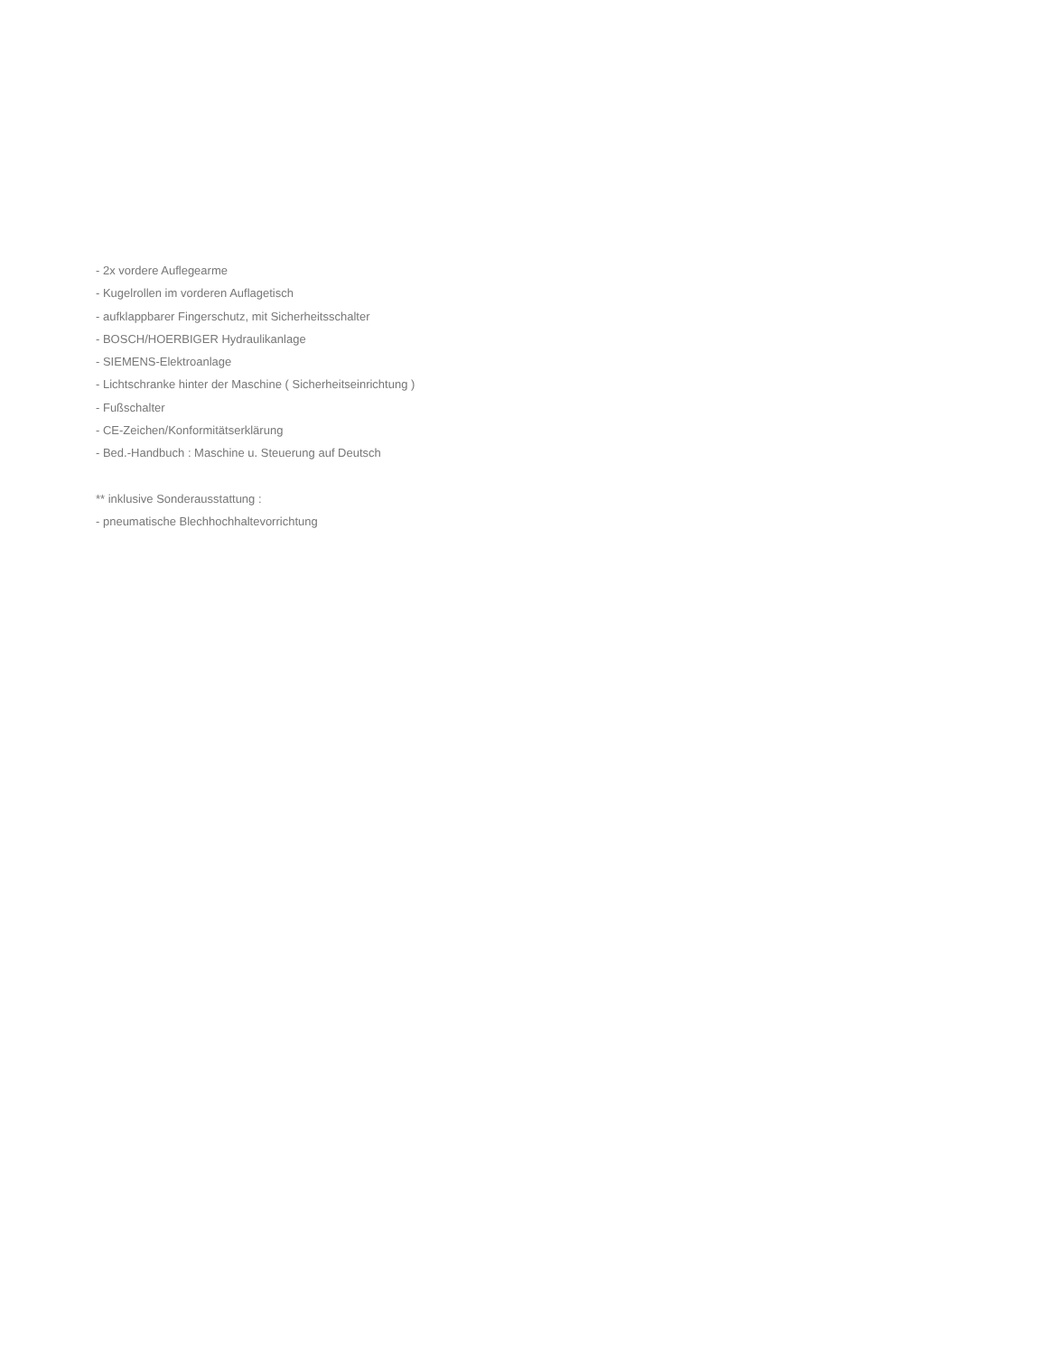- 2x vordere Auflegearme
- Kugelrollen im vorderen Auflagetisch
- aufklappbarer Fingerschutz, mit Sicherheitsschalter
- BOSCH/HOERBIGER Hydraulikanlage
- SIEMENS-Elektroanlage
- Lichtschranke hinter der Maschine ( Sicherheitseinrichtung )
- Fußschalter
- CE-Zeichen/Konformitätserklärung
- Bed.-Handbuch : Maschine u. Steuerung auf Deutsch
** inklusive Sonderausstattung :
- pneumatische Blechhochhaltevorrichtung